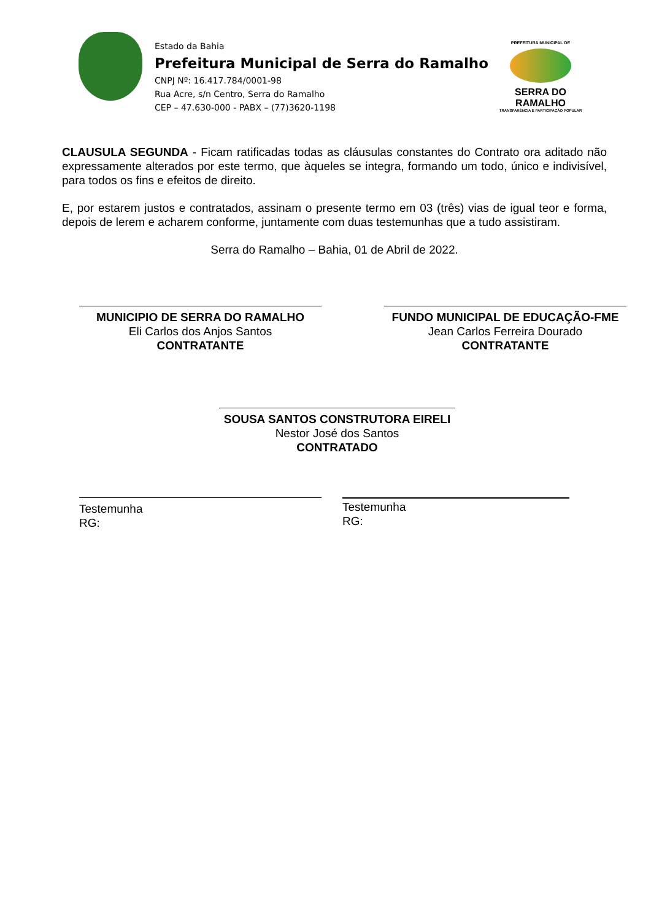Estado da Bahia
Prefeitura Municipal de Serra do Ramalho
CNPJ Nº: 16.417.784/0001-98
Rua Acre, s/n Centro, Serra do Ramalho
CEP – 47.630-000 - PABX – (77)3620-1198
PREFEITURA MUNICIPAL DE
SERRA DO RAMALHO
TRANSPARÊNCIA E PARTICIPAÇÃO POPULAR
CLAUSULA SEGUNDA - Ficam ratificadas todas as cláusulas constantes do Contrato ora aditado não expressamente alterados por este termo, que àqueles se integra, formando um todo, único e indivisível, para todos os fins e efeitos de direito.
E, por estarem justos e contratados, assinam o presente termo em 03 (três) vias de igual teor e forma, depois de lerem e acharem conforme, juntamente com duas testemunhas que a tudo assistiram.
Serra do Ramalho – Bahia, 01 de Abril de 2022.
MUNICIPIO DE SERRA DO RAMALHO
Eli Carlos dos Anjos Santos
CONTRATANTE
FUNDO MUNICIPAL DE EDUCAÇÃO-FME
Jean Carlos Ferreira Dourado
CONTRATANTE
SOUSA SANTOS CONSTRUTORA EIRELI
Nestor José dos Santos
CONTRATADO
Testemunha
RG:
Testemunha
RG: